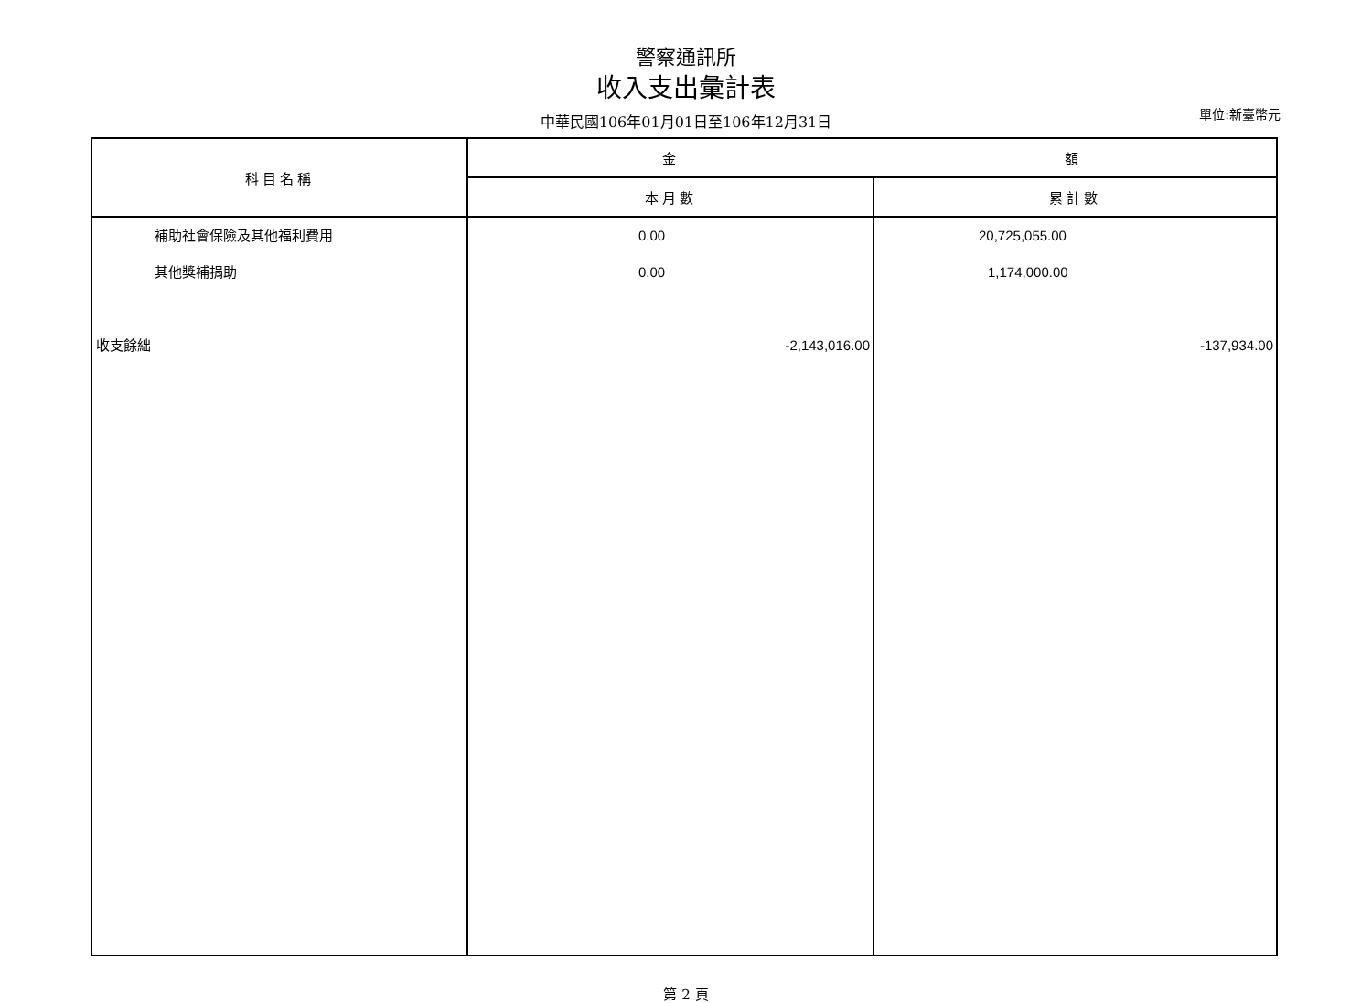警察通訊所
收入支出彙計表
中華民國106年01月01日至106年12月31日
單位:新臺幣元
| 科目名稱 | 金 額 | |
| --- | --- | --- |
| | 本月數 | 累計數 |
| 補助社會保險及其他福利費用 其他獎補捐助 收支餘絀 | 0.00 0.00 -2,143,016.00 | 20,725,055.00 1,174,000.00 -137,934.00 |
第 2 頁